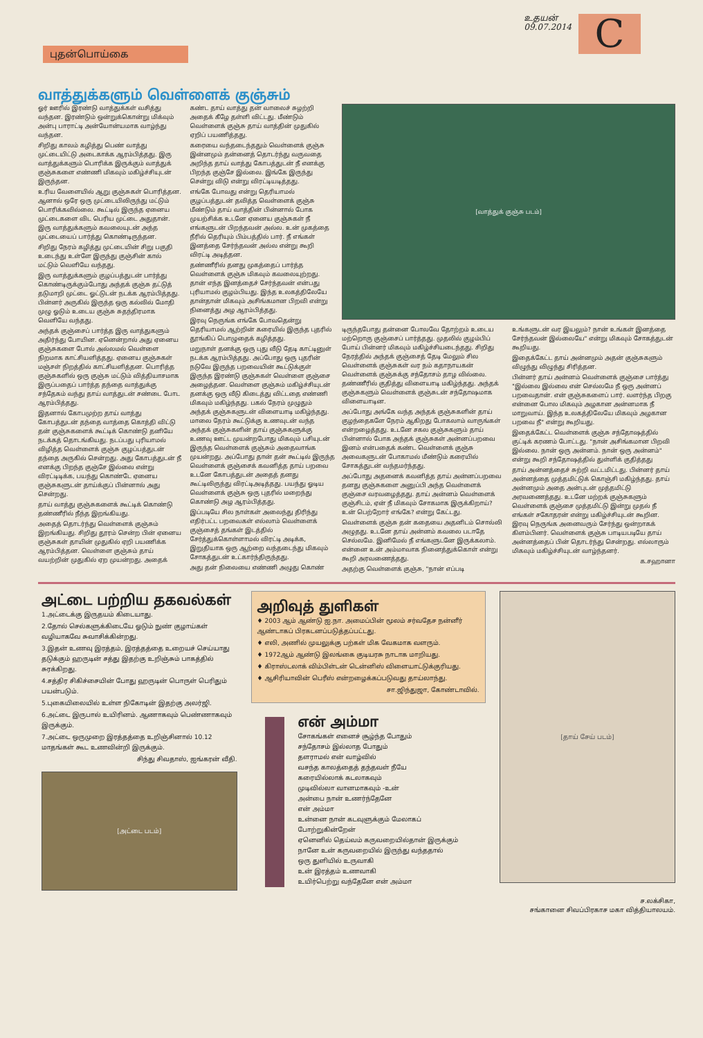உதயன்
09.07.2014
C
புதன்பொய்கை
வாத்துக்களும் வெள்ளைக் குஞ்சும்
ஓர் ஊரில் இரண்டு வாத்துக்கள் வசித்து வந்தன. இரண்டும் ஒன்றுக்கொன்று மிக்வும் அன்பு பாராட்டி அன்யோன்யமாக வாழ்ந்து வந்தன.
சிறிது காலம் கழித்து பெண் வாத்து முட்டையிட்டு அடைகாக்க ஆரம்பித்தது. இரு வாத்துக்களும் பொரிக்க இருக்கும் வாத்துக் குஞ்சுகளை எண்ணி மிகவும் மகிழ்ச்சியுடன் இருந்தன.
உரிய வேளையில் ஆறு குஞ்சுகள் பொரித்தன. ஆனால் ஒரே ஒரு முட்டையிலிருந்து மட்டும் பொரிக்கவில்லை. கூட்டில் இருந்த ஏனைய முட்டைகளை விட பெரிய முட்டை அதுதான். இரு வாத்துக்களும் கவலையுடன் அந்த முட்டையைப் பார்த்து கொண்டிருந்தன.
சிறிது நேரம் கழித்து முட்டையின் சிறு பகுதி உடைந்து உள்ளே இருந்து குஞ்சின் கால் மட்டும் வெளியே வந்தது.
இரு வாத்துக்களும் குழப்பத்துடன் பார்த்து கொண்டிருக்கும்போது அந்தக் குஞ்சு தட்டுத் தடுமாறி முட்டை ஓட்டுடன் நடக்க ஆரம்பித்தது. பின்னர் அருகில் இருந்த ஒரு கல்லில் மோதி முழு ஓடும் உடைய குஞ்சு சுதந்திரமாக வெளியே வந்தது.
அந்தக் குஞ்சைப் பார்த்த இரு வாத்துகளும் அதிர்ந்து போயின. ஏனென்றால் அது ஏனைய குஞ்சுகளை போல் அல்லமல் வெள்ளை நிறமாக காட்சியளித்தது. ஏனைய குஞ்சுகள் மஞ்சள் நிறத்தில் காட்சியளித்தன. பொரித்த குஞ்சுகளில் ஒரு குஞ்சு மட்டும் வித்தியாசமாக இருப்பதைப் பார்த்த தந்தை வாத்துக்கு சந்தேகம் வந்து தாய் வாத்துடன் சண்டை போட ஆரம்பித்தது.
இதனால் கோபமுற்ற தாய் வாத்து கோபத்துடன் தந்தை வாத்தை கொத்தி விட்டு தன் குஞ்சுகளைக் கூட்டிக் கொண்டு தனியே நடக்கத் தொடங்கியது. நடப்பது புரியாமல் விழித்த வெள்ளைக் குஞ்சு குழப்பத்துடன் தந்தை அருகில் சென்றது. அது கோபத்துடன் நீ எனக்கு பிறந்த குஞ்சே இல்லை என்று விரட்டிடிக்க, பயந்து கொண்டே ஏனைய குஞ்சுகளுடன் தாய்க்குப் பின்னால் அது சென்றது.
தாய் வாத்து குஞ்சுகளைக் கூட்டிக் கொண்டு தண்ணீரில் நீந்த இறங்கியது.
அதைத் தொடர்ந்து வெள்ளைக் குஞ்சும் இறங்கியது. சிறிது தூரம் சென்ற பின் ஏனைய குஞ்சுகள் தாயின் முதுகில் ஏறி பயணிக்க ஆரம்பித்தன. வெள்ளை குஞ்சும் தாய் வயற்றின் முதுகில் ஏற முயன்றது. அதைக்
கண்ட தாய் வாத்து தன் வாலைச் சுழற்றி அதைக் கீழே தள்ளி விட்டது. மீண்டும் வெள்ளைக் குஞ்சு தாய் வாத்தின் முதுகில் ஏறிப் பயணித்தது.
கரையை வந்தடைந்ததும் வெள்ளைக் குஞ்சு இன்னமும் தன்னைத் தொடர்ந்து வருவதை அறிந்த தாய் வாத்து கோபத்துடன் நீ எனக்கு பிறந்த குஞ்சே இல்லை. இங்கே இருந்து சென்று விடு என்று விரட்டியடித்தது.
எங்கே போவது என்று தெரியாமல் குழப்பத்துடன் தவித்த வெள்ளைக் குஞ்சு மீண்டும் தாய் வாத்தின் பின்னால் போக முயற்சிக்க உடனே ஏனைய குஞ்சுகள் நீ எங்களுடன் பிறந்தவன் அல்ல. உன் முகத்தை நீரில் தெரியும் பிம்பத்தில் பார். நீ எங்கள் இனத்தை சேர்ந்தவன் அல்ல என்று கூறி விரட்டி அடித்தன.
தண்ணீரில் தனது முகத்தைப் பார்த்த வெள்ளைக் குஞ்சு மிகவும் கவலையுற்றது. தான் எந்த இனத்தைச் சேர்ந்தவன் என்பது புரியாமல் குழம்பியது. இந்த உலகத்திலேயே தான்தான் மிகவும் அசிங்கமான பிறவி என்று நினைத்து அழ ஆரம்பித்தது.
இரவு நெருங்க எங்கே போவதென்று தெரியாமல் ஆற்றின் கரையில் இருந்த புதரில் தூங்கிப் பொழுதைக் கழித்தது.
மறுநாள் தனக்கு ஒரு புது வீடு தேடி காட்டினுள் நடக்க ஆரம்பித்தது. அப்போது ஒரு புதரின் நடுவே இருந்த பறவையின் கூட்டுக்குள் இருந்த இரண்டு குஞ்சுகள் வெள்ளை குஞ்சை அழைத்தன. வெள்ளை குஞ்சும் மகிழ்ச்சியுடன் தனக்கு ஒரு வீடு கிடைத்து விட்டதை எண்ணி மிகவும் மகிழ்ந்தது. பகல் நேரம் முழுதும் அந்தக் குஞ்சுகளுடன் விளையாடி மகிழ்ந்தது. மாலை நேரம் கூட்டுக்கு உணவுடன் வந்த அந்தக் குஞ்சுகளின் தாய் குஞ்சுகளுக்கு உணவு ஊட்ட முயன்றபோது மிகவும் பசியுடன் இருந்த வெள்ளைக் குஞ்சும் அதைவாங்க முயன்றது. அப்போது தான் தன் கூட்டில் இருந்த வெள்ளைக் குஞ்சைக் கவனித்த தாய் பறவை உடனே கோபத்துடன் அதைத் தனது கூட்டிலிருந்து விரட்டிஅடித்தது. பயந்து ஓடிய வெள்ளைக் குஞ்சு ஒரு புதரில் மறைந்து கொண்டு அழ ஆரம்பித்தது.
இப்படியே சில நாள்கள் அலைந்து திரிந்து எதிர்பட்ட பறவைகள் எல்லாம் வெள்ளைக் குஞ்சைத் தங்கள் இடத்தில் சேர்த்துக்கொள்ளாமல் விரட்டி அடிக்க, இறுதியாக ஒரு ஆற்றை வந்தடைந்து மிகவும் சோகத்துடன் உட்கார்ந்திருந்தது.
அது தன் நிலையை எண்ணி அழுது கொண்
[வாத்துக் குஞ்சு படம்]
டிருந்தபோது தன்னை போலவே தோற்றம் உடைய மற்றொரு குஞ்சைப் பார்த்தது. முதலில் குழம்பிப் போய் பின்னர் மிகவும் மகிழ்ச்சியடைந்தது. சிறிது நேரத்தில் அந்தக் குஞ்சைத் தேடி மேலும் சில வெள்ளைக் குஞ்சுகள் வர நம் கதாநாயகன் வெள்ளைக் குஞ்சுக்கு சந்தோசம் தாழ வில்லை. தண்ணீரில் குதித்து விளையாடி மகிழ்ந்தது. அந்தக் குஞ்சுகளும் வெள்ளைக் குஞ்சுடன் சந்தோஷமாக விளையாடின.
அப்போது அங்கே வந்த அந்தக் குஞ்சுகளின் தாய் குழந்தைகளே நேரம் ஆகிறது போகலாம் வாருங்கள் என்றழைத்தது. உடனே சகல குஞ்சுகளும் தாய் பின்னால் போக அந்தக் குஞ்சுகள் அன்னப்பறவை இனம் என்பதைக் கண்ட வெள்ளைக் குஞ்சு அவைகளுடன் போகாமல் மீண்டும் கரையில் சோகத்துடன் வந்தமர்ந்தது.
அப்போது அதனைக் கவனித்த தாய் அன்னப்பறவை தனது குஞ்சுகளை அனுப்பி அந்த வெள்ளைக் குஞ்சை வரவழைத்தது. தாய் அன்னம் வெள்ளைக் குஞ்சிடம், ஏன் நீ மிகவும் சோகமாக இருக்கிறாய்? உன் பெற்றோர் எங்கே? என்று கேட்டது.
வெள்ளைக் குஞ்சு தன் கதையை அதனிடம் சொல்லி அழுதது. உடனே தாய் அன்னம் கவலை படாதே செல்லமே. இனிமேல் நீ எங்களுடனே இருக்கலாம். என்னை உன் அம்மாவாக நினைத்துக்கொள் என்று கூறி அரவணைத்தது.
அதற்கு வெள்ளைக் குஞ்சு, "நான் எப்படி
உங்களுடன் வர இயலும்? நான் உங்கள் இனத்தை சேர்ந்தவன் இல்லையே" என்று மிகவும் சோகத்துடன் கூறியது.
இதைக்கேட்ட தாய் அன்னமும் அதன் குஞ்சுகளும் விழுந்து விழுந்து சிரித்தன.
பின்னர் தாய் அன்னம் வெள்ளைக் குஞ்சை பார்த்து "இல்லை இல்லை என் செல்லமே நீ ஒரு அன்னப் பறவைதான். என் குஞ்சுகளைப் பார். வளர்ந்த பிறகு என்னை போல மிகவும் அழகான அன்னமாக நீ மாறுவாய். இந்த உலகத்திலேயே மிகவும் அழகான பறவை நீ" என்று கூறியது.
இதைக்கேட்ட வெள்ளைக் குஞ்சு சந்தோஷத்தில் குட்டிக் கரணம் போட்டது. "நான் அசிங்கமான பிறவி இல்லை. நான் ஒரு அன்னம். நான் ஒரு அன்னம்" என்று கூறி சந்தோஷத்தில் துள்ளிக் குதித்தது
தாய் அன்னத்தைச் சுற்றி வட்டமிட்டது. பின்னர் தாய் அன்னத்தை முத்தமிட்டுக் கொஞ்சி மகிழ்ந்தது. தாய் அன்னமும் அதை அன்புடன் முத்தமிட்டு அரவணைத்தது. உடனே மற்றக் குஞ்சுகளும் வெள்ளைக் குஞ்சை முத்தமிட்டு இன்று முதல் நீ எங்கள் சகோதரன் என்று மகிழ்ச்சியுடன் கூறின. இரவு நெருங்க அனைவரும் சேர்ந்து ஒன்றாகக் கிளம்பினர். வெள்ளைக் குஞ்சு பாடியபடியே தாய் அன்னத்தைப் பின் தொடர்ந்து சென்றது. எல்லாரும் மிகவும் மகிழ்ச்சியுடன் வாழ்ந்தனர்.
க.சஹானா
அட்டை பற்றிய தகவல்கள்
1.அட்டைக்கு இருதயம் கிடையாது.
2.தோல் செல்களுக்கிடையே ஓடும் நுண் குழாய்கள் வழியாகவே சுவாசிக்கின்றது.
3.இதன் உணவு இரத்தம், இரத்தத்தை உறையச் செய்யாது தடுக்கும் ஹருடின் சத்து இதற்கு உறிஞ்சும் பாகத்தில் சுரக்கிறது.
4.சத்திர சிகிச்சையின் போது ஹருடின் பொருள் பெரிதும் பயன்படும்.
5.புகையிலையில் உள்ள நிகோடின் இதற்கு அலர்ஜி.
6.அட்டை இருபால் உயிரினம். ஆணாகவும் பெண்ணாகவும் இருக்கும்.
7.அட்டை ஒருமுறை இரத்தத்தை உறிஞ்சினால் 10.12 மாதங்கள் கூட உணவின்றி இருக்கும்.
சிந்து சிவதாஸ், ஐங்கரன் வீதி.
[அட்டை படம்]
அறிவுத் துளிகள்
♦ 2003 ஆம் ஆண்டு ஐ.நா. அமைப்பின் மூலம் சர்வதேச நன்னீர் ஆண்டாகப் பிரகடனப்படுத்தப்பட்டது.
♦ எலி, அணில் முயலுக்கு பற்கள் மிக வேகமாக வளரும்.
♦ 1972ஆம் ஆண்டு இலங்கை குடியரசு நாடாக மாறியது.
♦ கிராஸ்டலாக் விம்பிள்டன் டென்னிஸ் விளையாட்டுக்குரியது.
♦ ஆசிரியாவின் பெரீஸ் என்றழைக்கப்படுவது தாய்லாந்து.
சா.ஜிந்துஜா, கோண்டாவில்.
என் அம்மா
சோகங்கள் எனைச் சூழ்ந்த போதும்
சந்தோசம் இல்லாத போதும்
தளராமல் என் வாழ்வில்
வசந்த காலத்தைத் தந்தவள் நீயே
கரையில்லாக் கடலாகவும்
முடிவில்லா வானமாகவும் -உன்
அன்பை நான் உணர்ந்தேனே
என் அம்மா
உன்னை நான் கடவுளுக்கும் மேலாகப்
போற்றுகின்றேன்
ஏனெனில் தெய்வம் கருவறையில்தான் இருக்கும்
நானே உன் கருவறையில் இருந்து வந்ததால்
ஒரு துளியில் உருவாகி
உன் இரத்தம் உணவாகி
உயிர்பெற்று வந்தேனே என் அம்மா
[தாய் சேய் படம்]
ச.லக்சிகா,
சங்கானை சிவப்பிரகாச மகா வித்தியாலயம்.